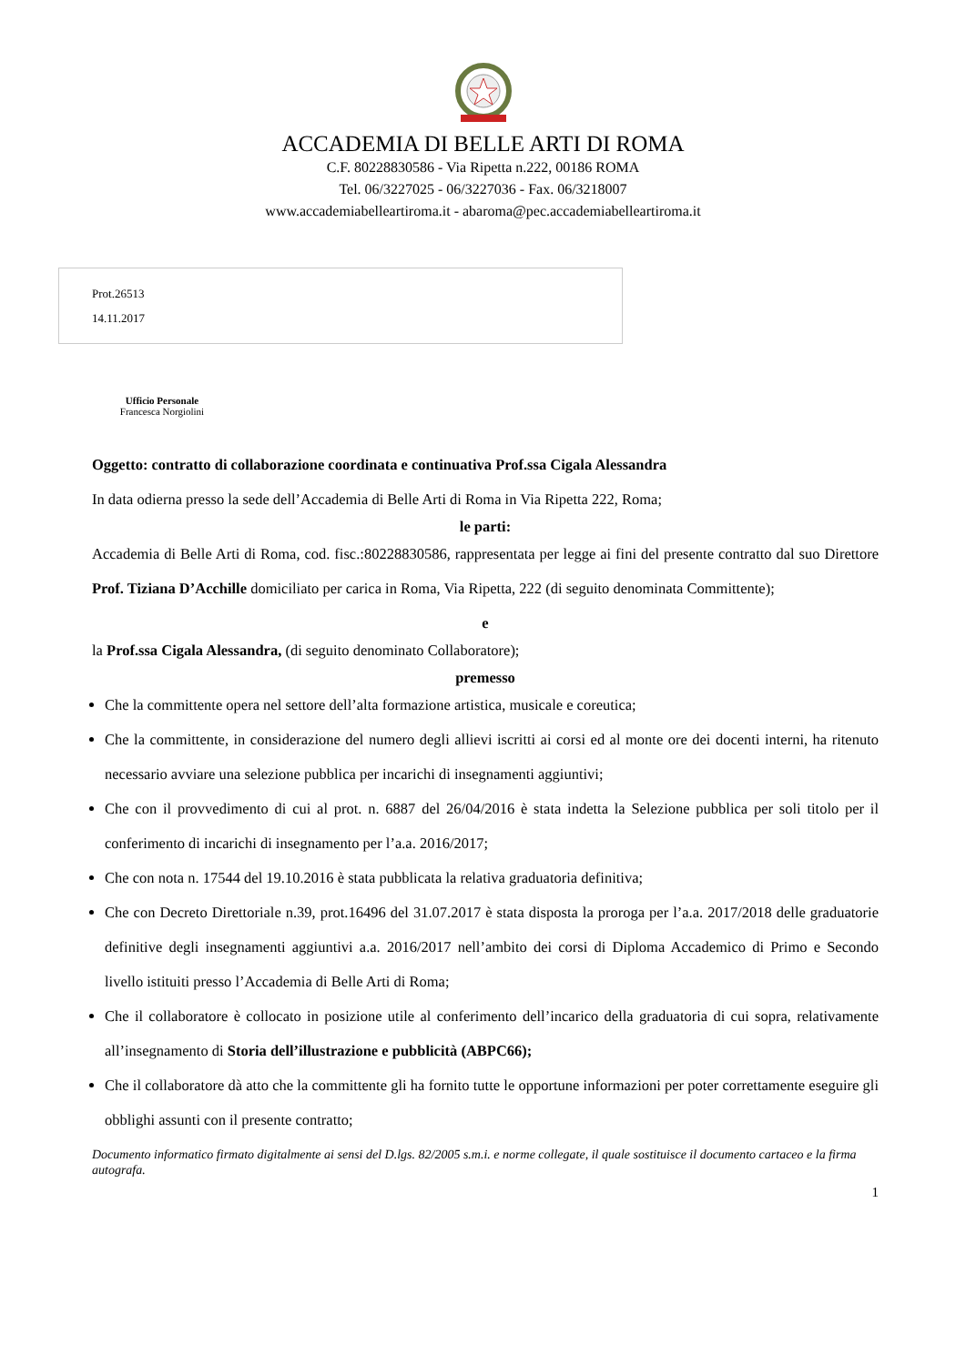ACCADEMIA DI BELLE ARTI DI ROMA
C.F. 80228830586 - Via Ripetta n.222, 00186 ROMA
Tel. 06/3227025 - 06/3227036 - Fax. 06/3218007
www.accademiabelleartiroma.it - abaroma@pec.accademiabelleartiroma.it
Prot.26513
14.11.2017
Ufficio Personale
Francesca Norgiolini
Oggetto: contratto di collaborazione coordinata e continuativa Prof.ssa Cigala Alessandra
In data odierna presso la sede dell’Accademia di Belle Arti di Roma in Via Ripetta 222, Roma;
le parti:
Accademia di Belle Arti di Roma, cod. fisc.:80228830586, rappresentata per legge ai fini del presente contratto dal suo Direttore Prof. Tiziana D’Acchille domiciliato per carica in Roma, Via Ripetta, 222 (di seguito denominata Committente);
e
la Prof.ssa Cigala Alessandra, (di seguito denominato Collaboratore);
premesso
Che la committente opera nel settore dell’alta formazione artistica, musicale e coreutica;
Che la committente, in considerazione del numero degli allievi iscritti ai corsi ed al monte ore dei docenti interni, ha ritenuto necessario avviare una selezione pubblica per incarichi di insegnamenti aggiuntivi;
Che con il provvedimento di cui al prot. n. 6887 del 26/04/2016 è stata indetta la Selezione pubblica per soli titolo per il conferimento di incarichi di insegnamento per l’a.a. 2016/2017;
Che con nota n. 17544 del 19.10.2016 è stata pubblicata la relativa graduatoria definitiva;
Che con Decreto Direttoriale n.39, prot.16496 del 31.07.2017 è stata disposta la proroga per l’a.a. 2017/2018 delle graduatorie definitive degli insegnamenti aggiuntivi a.a. 2016/2017 nell’ambito dei corsi di Diploma Accademico di Primo e Secondo livello istituiti presso l’Accademia di Belle Arti di Roma;
Che il collaboratore è collocato in posizione utile al conferimento dell’incarico della graduatoria di cui sopra, relativamente all’insegnamento di Storia dell’illustrazione e pubblicità (ABPC66);
Che il collaboratore dà atto che la committente gli ha fornito tutte le opportune informazioni per poter correttamente eseguire gli obblighi assunti con il presente contratto;
Documento informatico firmato digitalmente ai sensi del D.lgs. 82/2005 s.m.i. e norme collegate, il quale sostituisce il documento cartaceo e la firma autografa.
1